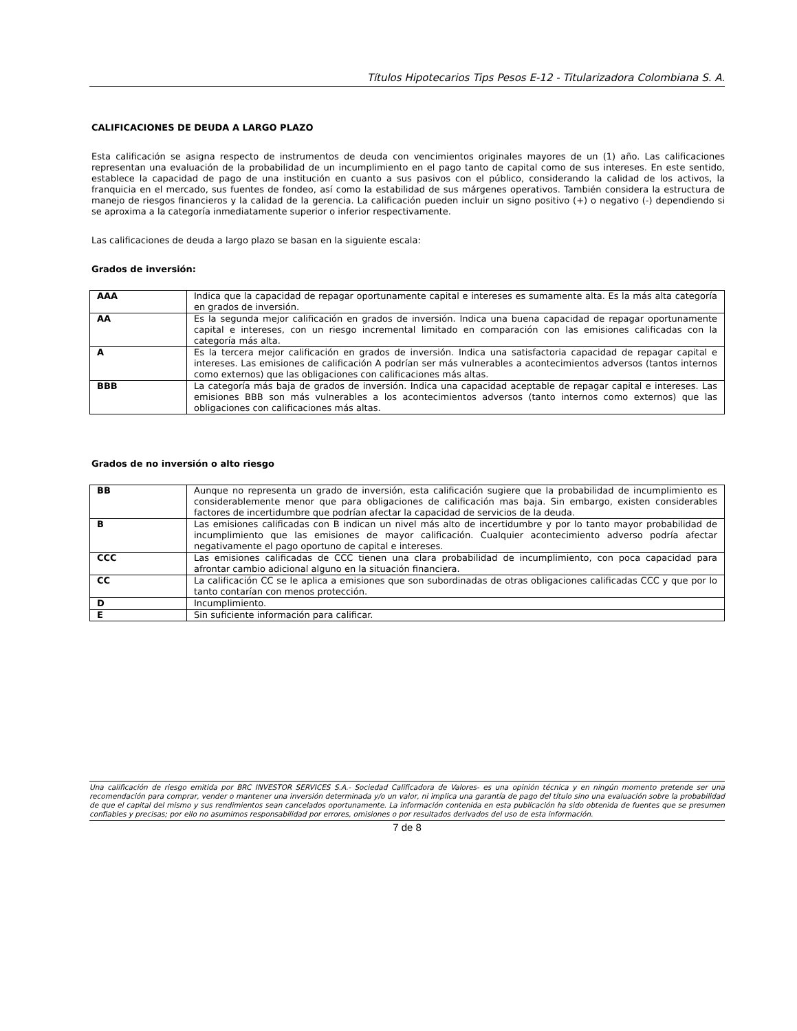Títulos Hipotecarios Tips Pesos E-12 - Titularizadora Colombiana S. A.
CALIFICACIONES DE DEUDA A LARGO PLAZO
Esta calificación se asigna respecto de instrumentos de deuda con vencimientos originales mayores de un (1) año. Las calificaciones representan una evaluación de la probabilidad de un incumplimiento en el pago tanto de capital como de sus intereses. En este sentido, establece la capacidad de pago de una institución en cuanto a sus pasivos con el público, considerando la calidad de los activos, la franquicia en el mercado, sus fuentes de fondeo, así como la estabilidad de sus márgenes operativos. También considera la estructura de manejo de riesgos financieros y la calidad de la gerencia. La calificación pueden incluir un signo positivo (+) o negativo (-) dependiendo si se aproxima a la categoría inmediatamente superior o inferior respectivamente.
Las calificaciones de deuda a largo plazo se basan en la siguiente escala:
Grados de inversión:
| AAA | Indica que la capacidad de repagar oportunamente capital e intereses es sumamente alta. Es la más alta categoría en grados de inversión. |
| AA | Es la segunda mejor calificación en grados de inversión. Indica una buena capacidad de repagar oportunamente capital e intereses, con un riesgo incremental limitado en comparación con las emisiones calificadas con la categoría más alta. |
| A | Es la tercera mejor calificación en grados de inversión. Indica una satisfactoria capacidad de repagar capital e intereses. Las emisiones de calificación A podrían ser más vulnerables a acontecimientos adversos (tantos internos como externos) que las obligaciones con calificaciones más altas. |
| BBB | La categoría más baja de grados de inversión. Indica una capacidad aceptable de repagar capital e intereses. Las emisiones BBB son más vulnerables a los acontecimientos adversos (tanto internos como externos) que las obligaciones con calificaciones más altas. |
Grados de no inversión o alto riesgo
| BB | Aunque no representa un grado de inversión, esta calificación sugiere que la probabilidad de incumplimiento es considerablemente menor que para obligaciones de calificación mas baja. Sin embargo, existen considerables factores de incertidumbre que podrían afectar la capacidad de servicios de la deuda. |
| B | Las emisiones calificadas con B indican un nivel más alto de incertidumbre y por lo tanto mayor probabilidad de incumplimiento que las emisiones de mayor calificación. Cualquier acontecimiento adverso podría afectar negativamente el pago oportuno de capital e intereses. |
| CCC | Las emisiones calificadas de CCC tienen una clara probabilidad de incumplimiento, con poca capacidad para afrontar cambio adicional alguno en la situación financiera. |
| CC | La calificación CC se le aplica a emisiones que son subordinadas de otras obligaciones calificadas CCC y que por lo tanto contarían con menos protección. |
| D | Incumplimiento. |
| E | Sin suficiente información para calificar. |
Una calificación de riesgo emitida por BRC INVESTOR SERVICES S.A.- Sociedad Calificadora de Valores- es una opinión técnica y en ningún momento pretende ser una recomendación para comprar, vender o mantener una inversión determinada y/o un valor, ni implica una garantía de pago del título sino una evaluación sobre la probabilidad de que el capital del mismo y sus rendimientos sean cancelados oportunamente. La información contenida en esta publicación ha sido obtenida de fuentes que se presumen confiables y precisas; por ello no asumimos responsabilidad por errores, omisiones o por resultados derivados del uso de esta información.
7 de 8